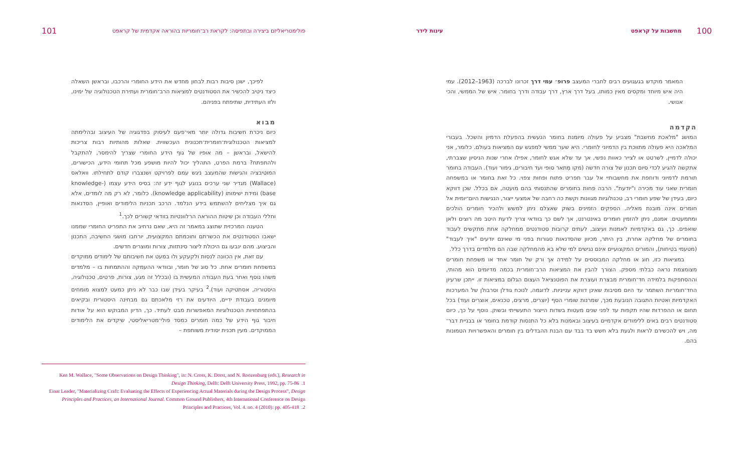100 מחשבות על קראפט עינות לידר
המאמר מוקדש בגעגועים רבים לחברי המעצב פרופ׳ עמי דרך זכרונו לברכה (1963–2012). עמי היה איש מיוחד ומקסים מאין כמותו, בעל דרך ארץ, דרך עבודה ודרך בחומר. איש של הממשי, והכי אנושי.
הקדמה
המושג "מלאכת מחשבת" מצביע על פעולה מיומנת בחומר הנעשית בהפעלת הדמיון והשכל. בעבורי המלאכה היא פעולה מתווכת בין הדמיוני לחומרי. היא שער ממשי למפגש עם המציאות בעולם. כלומר, אני יכולה לדמיין, לשרטט או לצייר כאוות נפשי, אך עד שלא אגש לחומר, אפילו אחרי שנות הניסיון שצברתי, אתקשה להגיע לכדי סיום תכנון של צורה חדשה (מקו מְתאר סופי ועד חיבורים, גימור ועוד). העבודה בחומר תורמת לדמיוני ודוחפת את מחשבותיי אל עבר תפריט פתוח ופחות צפוי. כל זאת בחומר או במשפחה חומרית שאני עוד מכירה ו"יודעת". הרבה פחות בחומרים שהתנסותי בהם מועטה, אם בכלל. שכן דווקא כיום, בעידן של שפע חומרי רב, טכנולוגיות מגוונות וקשת כה רחבה של אמצעי ייצור, הנגישות היום־יומית אל חומרים אינה מובנת מאליה. הספקים הזמינים בשוק שאצלם ניתן למשש ולהכיר חומרים הולכים ומתמעטים. אמנם, ניתן להזמין חומרים באינטרנט, אך לשם כך בוודאי צריך לדעת היטב מה רוצים ולאן שואפים. כך, גם באקדמיות לאמנות ועיצוב, לעתים קרובות סטודנטים ממחלקה אחת מתקשים לעבוד בחומרים של מחלקה אחרת, בין היתר, מכיוון שהסדנאות סגורות בפני מי שאינם יודעים "איך לעבוד" (מטעמי בטיחות), והמורים המקצועיים אינם נגישים למי שלא בא מהמחלקה שבה הם מלמדים בדרך כלל.
במציאות כזו, חוג או מחלקה המבוססים על למידה אך ורק של חומר אחד או משפחת חומרים מצומצמת נראה כבלתי מספק. הצורך להבין את המציאות הרב־חומרית בכמה מדיומים הוא מהותי, וההסתפקות בלמידה חד־חומרית מבצרת ועוצרת את הפוטנציאל העצום הגלום במציאות זו. ייתכן שרעיון החד־חומריות השתמר עד היום מסיבות שאינן דווקא ענייניות. לדוגמה, לנוכח גודלן וסרבולן של המערכות האקדמיות ואטיות התגובה הנובעת מכך, שמרנות שומרי הסף (יוצרים, מרצים, טכנאים, אוצרים ועוד) בכל תחום או ההפרדות שהיו תקפות עד לפני שנים מעטות בשדות הייצור התעשייתי ובשוק. נוסף על כך, כיום סטודנטים רבים באים ללימודים אקדמיים בעיצוב ובאמנות בלא כל התנסות קודמת בחומר או בבניית דבר־מה, ויש להכשירם לראות ולגעת בלא חשש בד בבד עם הבנת ההבדלים בין חומרים והאפשרויות הטמונות בהם.
פולימטריאליזם ביצירה ובתפיסה: לקראת רב־חומריות בהוראה אקדמית של קראפט 101
לפיכך, ישנן סיבות רבות לבחון מחדש את הידע החומרי והרכבו, ובראשן השאלה כיצד ניטיב להכשיר את הסטודנטים למציאות הרב־חומרית ועתירת הטכנולוגיה של ימינו, ולזו העתידית, שתיפתח בפניהם.
מבוא
כיום ניכרת חשיבות גדולה יותר מאי־פעם לעיסוק בפדגוגיה של העיצוב ובהלימתה למציאות הטכנולוגית־חומרית־תכנונית העכשווית. שאלות מהותיות רבות צריכות להישאל, ובראשן – מה אופיו של גוף הידע החומרי שצריך להימסר, להתקבל ולהתפתח? ברמת הפרט, התהליך יכול להיות מושפע מכל תחומי הידע, הכישורים, המוטיבציה והגישות שהמעצב ניגש עמם לפרויקט ושנצברו קודם לתחילתו. וואלאס (Wallace) מגדיר שני ערכים בנוגע לגוף ידע זה: בסיס הידע עצמו (knowledge-base) ומידת ישימותו (knowledge applicability). כלומר, לא רק מה לומדים, אלא גם איך מצליחים להשתמש בידע הנלמד. הרכב תכניות הלימודים ואופיין, הסדנאות וחללי העבודה וכן שיטות ההוראה הרלוונטיות בוודאי קשורים לכך.<sup>1</sup>
הטענה המרכזית שתוצג במאמר זה היא, שאם נרחיב את התפריט החומרי שממנו ישאבו הסטודנטים את הכשרתם וחוכמתם המקצועית, יורחבו מושגי החשיבה, התכנון והביצוע. מהם ינבעו גם היכולת ליצור סינתזות, צורות ומוצרים חדשים.
עם זאת, אין הכוונה לנסות ולקעקע ולו במעט את חשיבותם של לימודים ממוקדים במשפחת חומרים אחת. כל סוג של חומר, ובוודאי ההעמקה וההתמחות בו – מלמדים משהו נוסף ואחר בעת העבודה המעשית בו (ובכלל זה מגע, צורות, פרטים, טכנולוגיה, היסטוריה, אסתטיקה ועוד).<sup>2</sup> בעיקר בעידן שבו כבר לא ניתן כמעט למצוא מומחים מיומנים בעבודת ידיים, היודעים את רזי מלאכתם גם מבחינה היסטורית ובקיאים בהתפתחויות הטכנולוגיות המאפשרות מבט לעתיד. כך, הדיון המבוקש הוא על אודות חיבור גוף הידע של כמה חומרים כמסד פולי־מטריאליסטי, שיקדים את הלימודים הממוקדים. מעין תכנית יסודית משותפת –
Ken M. Wallace, "Some Observations on Design Thinking", in: N. Cross, K. Dorst, and N. Roozenburg (eds.), Research in Design Thinking, Delft: Delft University Press, 1992, pp. 75-86 .1
Einat Leader, "Materializing Craft: Evaluating the Effects of Experiencing Actual Materials during the Design Process", Design Principles and Practices, an International Journal. Common Ground Publishers, 4th International Conference on Design Principles and Practices, Vol. 4. no. 4 (2010): pp. 405-418 .2